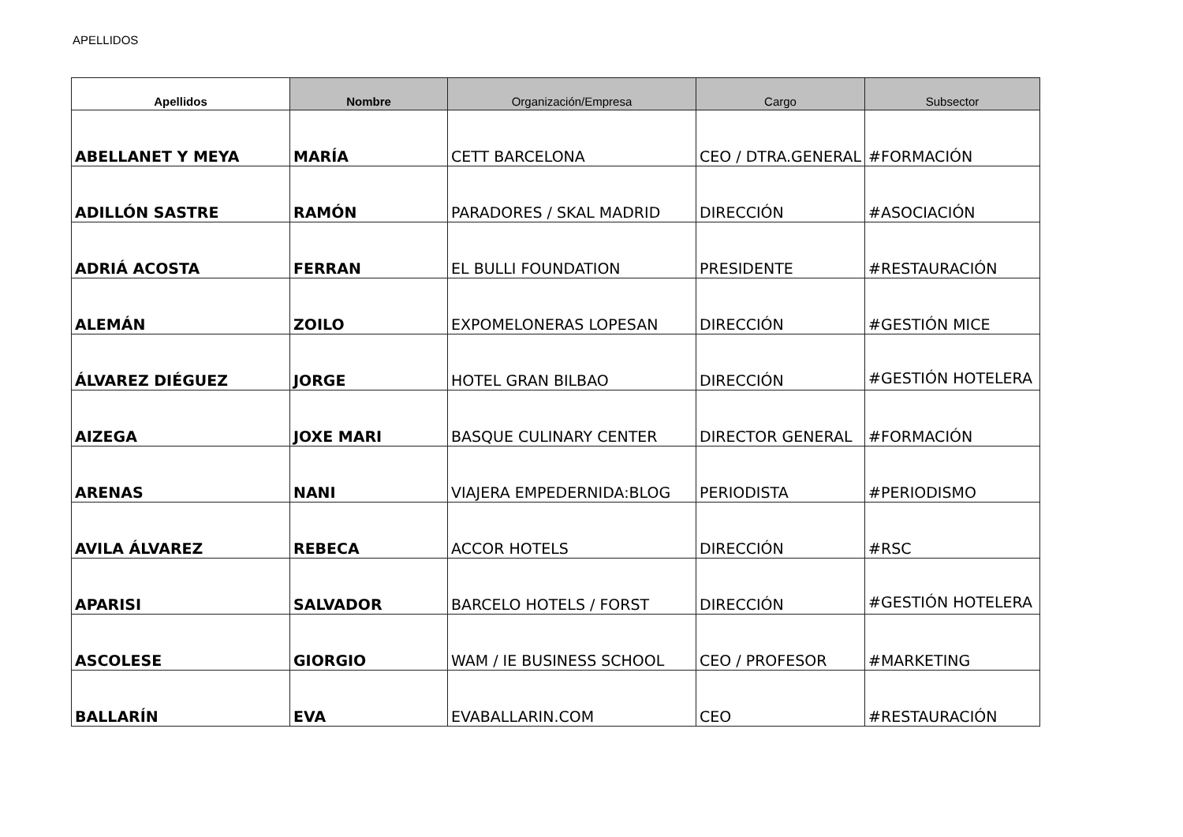APELLIDOS
| Apellidos | Nombre | Organización/Empresa | Cargo | Subsector |
| --- | --- | --- | --- | --- |
| ABELLANET Y MEYA | MARÍA | CETT BARCELONA | CEO / DTRA.GENERAL | #FORMACIÓN |
| ADILLÓN SASTRE | RAMÓN | PARADORES / SKAL MADRID | DIRECCIÓN | #ASOCIACIÓN |
| ADRIÁ ACOSTA | FERRAN | EL BULLI FOUNDATION | PRESIDENTE | #RESTAURACIÓN |
| ALEMÁN | ZOILO | EXPOMELONERAS LOPESAN | DIRECCIÓN | #GESTIÓN MICE |
| ÁLVAREZ DIÉGUEZ | JORGE | HOTEL GRAN BILBAO | DIRECCIÓN | #GESTIÓN HOTELERA |
| AIZEGA | JOXE MARI | BASQUE CULINARY CENTER | DIRECTOR GENERAL | #FORMACIÓN |
| ARENAS | NANI | VIAJERA EMPEDERNIDA:BLOG | PERIODISTA | #PERIODISMO |
| AVILA ÁLVAREZ | REBECA | ACCOR HOTELS | DIRECCIÓN | #RSC |
| APARISI | SALVADOR | BARCELO HOTELS / FORST | DIRECCIÓN | #GESTIÓN HOTELERA |
| ASCOLESE | GIORGIO | WAM / IE BUSINESS SCHOOL | CEO / PROFESOR | #MARKETING |
| BALLARÍN | EVA | EVABALLARIN.COM | CEO | #RESTAURACIÓN |